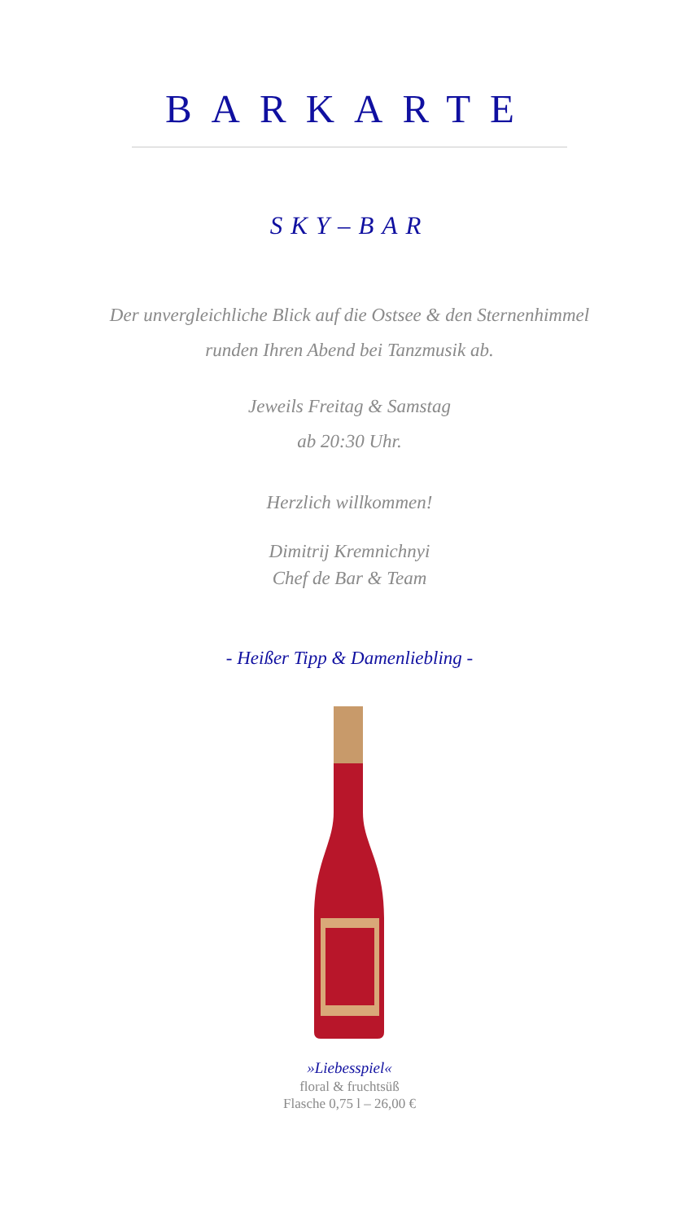BARKARTE
SKY–BAR
Der unvergleichliche Blick auf die Ostsee & den Sternenhimmel
runden Ihren Abend bei Tanzmusik ab.
Jeweils Freitag & Samstag
ab 20:30 Uhr.
Herzlich willkommen!
Dimitrij Kremnichnyi
Chef de Bar & Team
- Heißer Tipp & Damenliebling -
»Liebesspiel«
floral & fruchtsüß
Flasche 0,75 l – 26,00 €